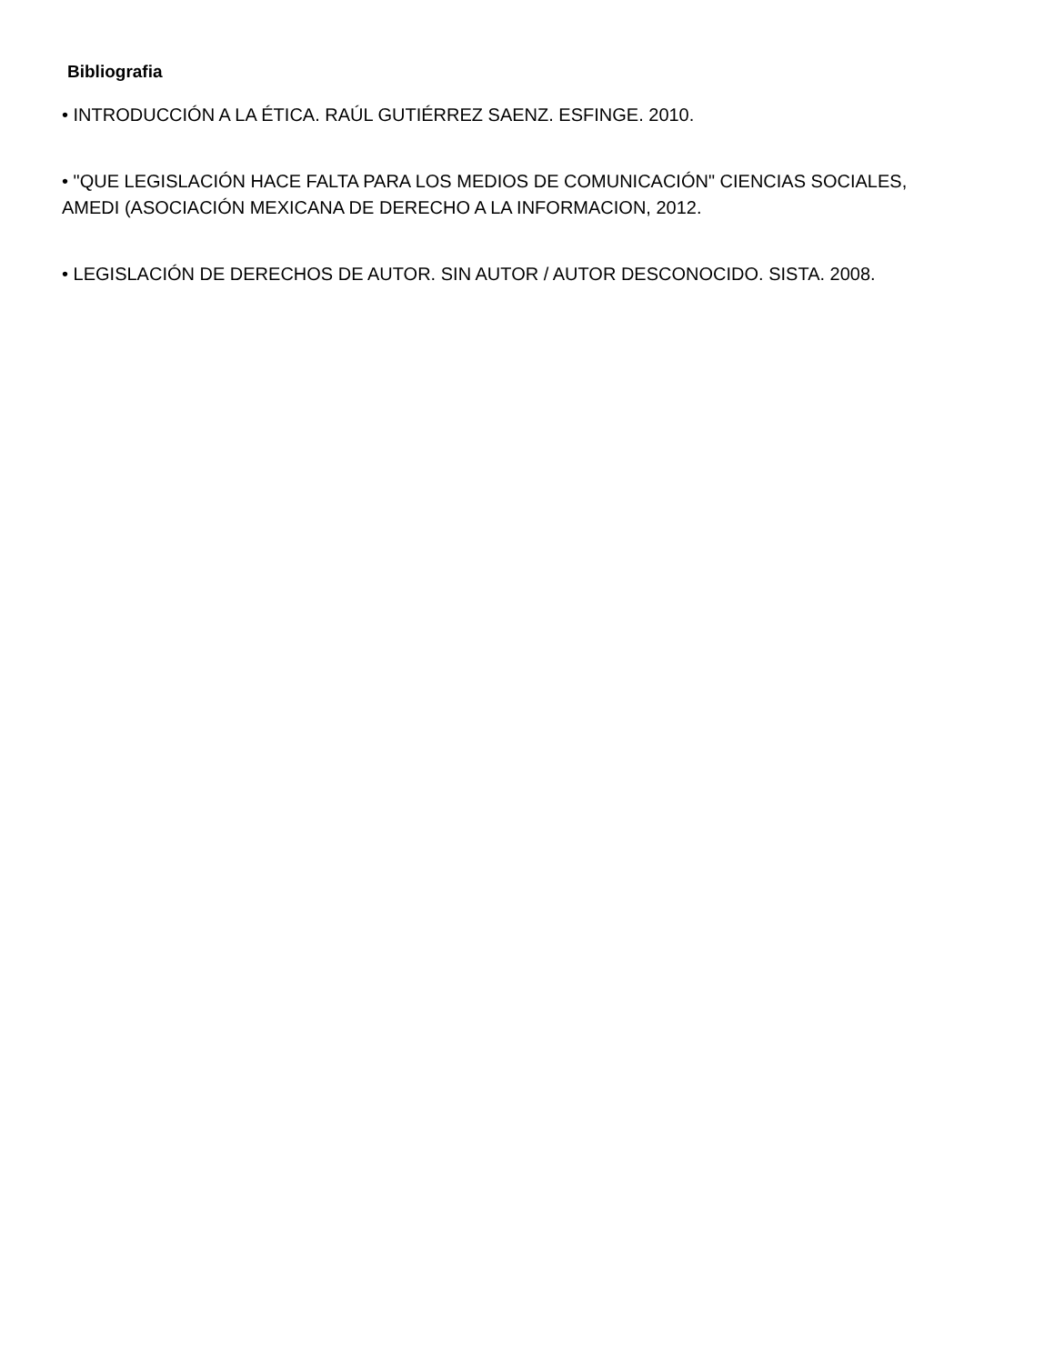Bibliografia
• INTRODUCCIÓN A LA ÉTICA. RAÚL GUTIÉRREZ SAENZ. ESFINGE. 2010.
• "QUE LEGISLACIÓN HACE FALTA PARA LOS MEDIOS DE COMUNICACIÓN" CIENCIAS SOCIALES, AMEDI (ASOCIACIÓN MEXICANA DE DERECHO A LA INFORMACION, 2012.
• LEGISLACIÓN DE DERECHOS DE AUTOR. SIN AUTOR / AUTOR DESCONOCIDO. SISTA. 2008.